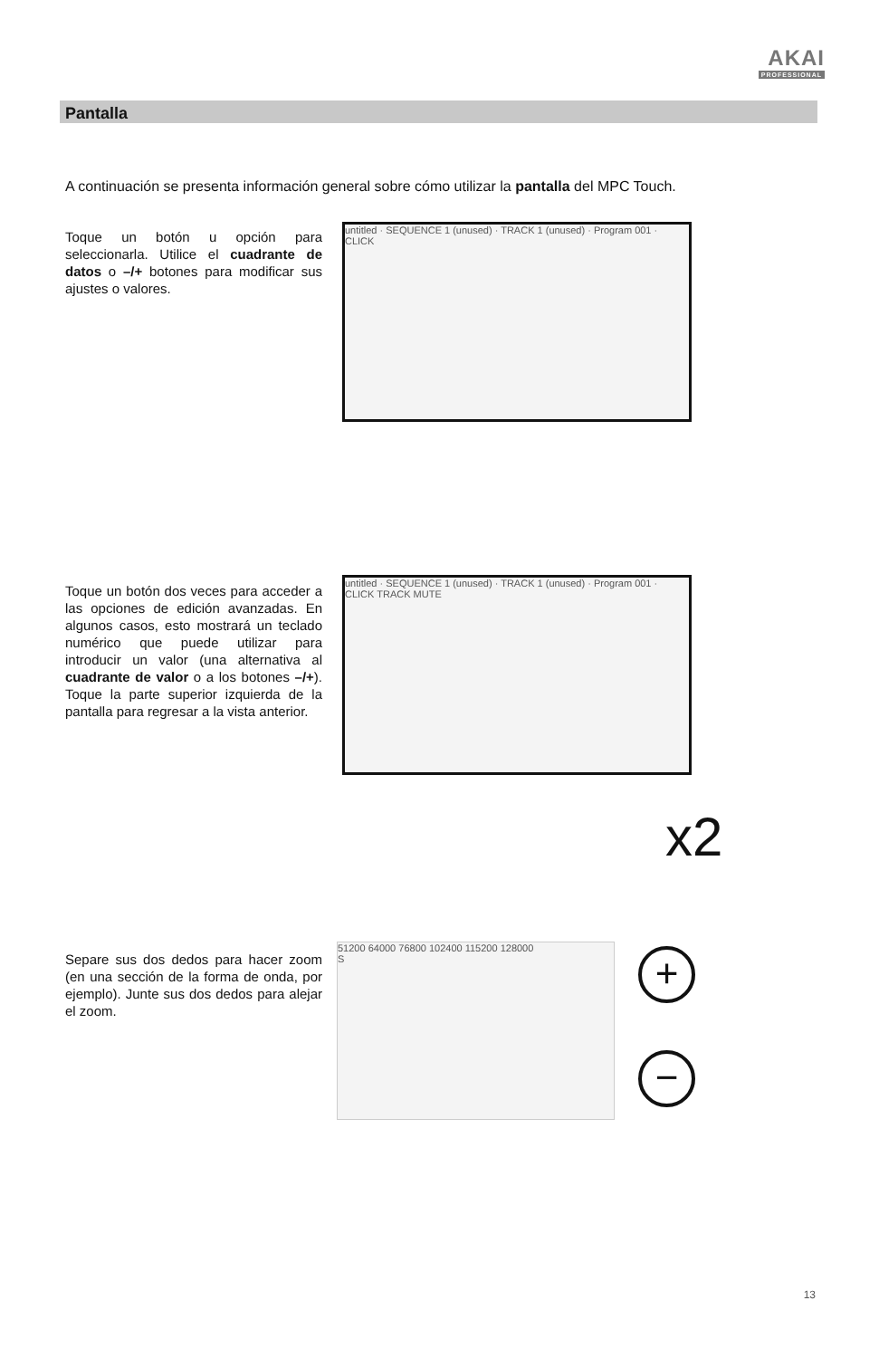AKAI
PROFESSIONAL
Pantalla
A continuación se presenta información general sobre cómo utilizar la pantalla del MPC Touch.
Toque un botón u opción para seleccionarla. Utilice el cuadrante de datos o –/+ botones para modificar sus ajustes o valores.
untitled · SEQUENCE 1 (unused) · TRACK 1 (unused) · Program 001 · CLICK
Toque un botón dos veces para acceder a las opciones de edición avanzadas. En algunos casos, esto mostrará un teclado numérico que puede utilizar para introducir un valor (una alternativa al cuadrante de valor o a los botones –/+). Toque la parte superior izquierda de la pantalla para regresar a la vista anterior.
untitled · SEQUENCE 1 (unused) · TRACK 1 (unused) · Program 001 · CLICK TRACK MUTE
x2
Separe sus dos dedos para hacer zoom (en una sección de la forma de onda, por ejemplo). Junte sus dos dedos para alejar el zoom.
51200 64000 76800 102400 115200 128000
S
+
−
13